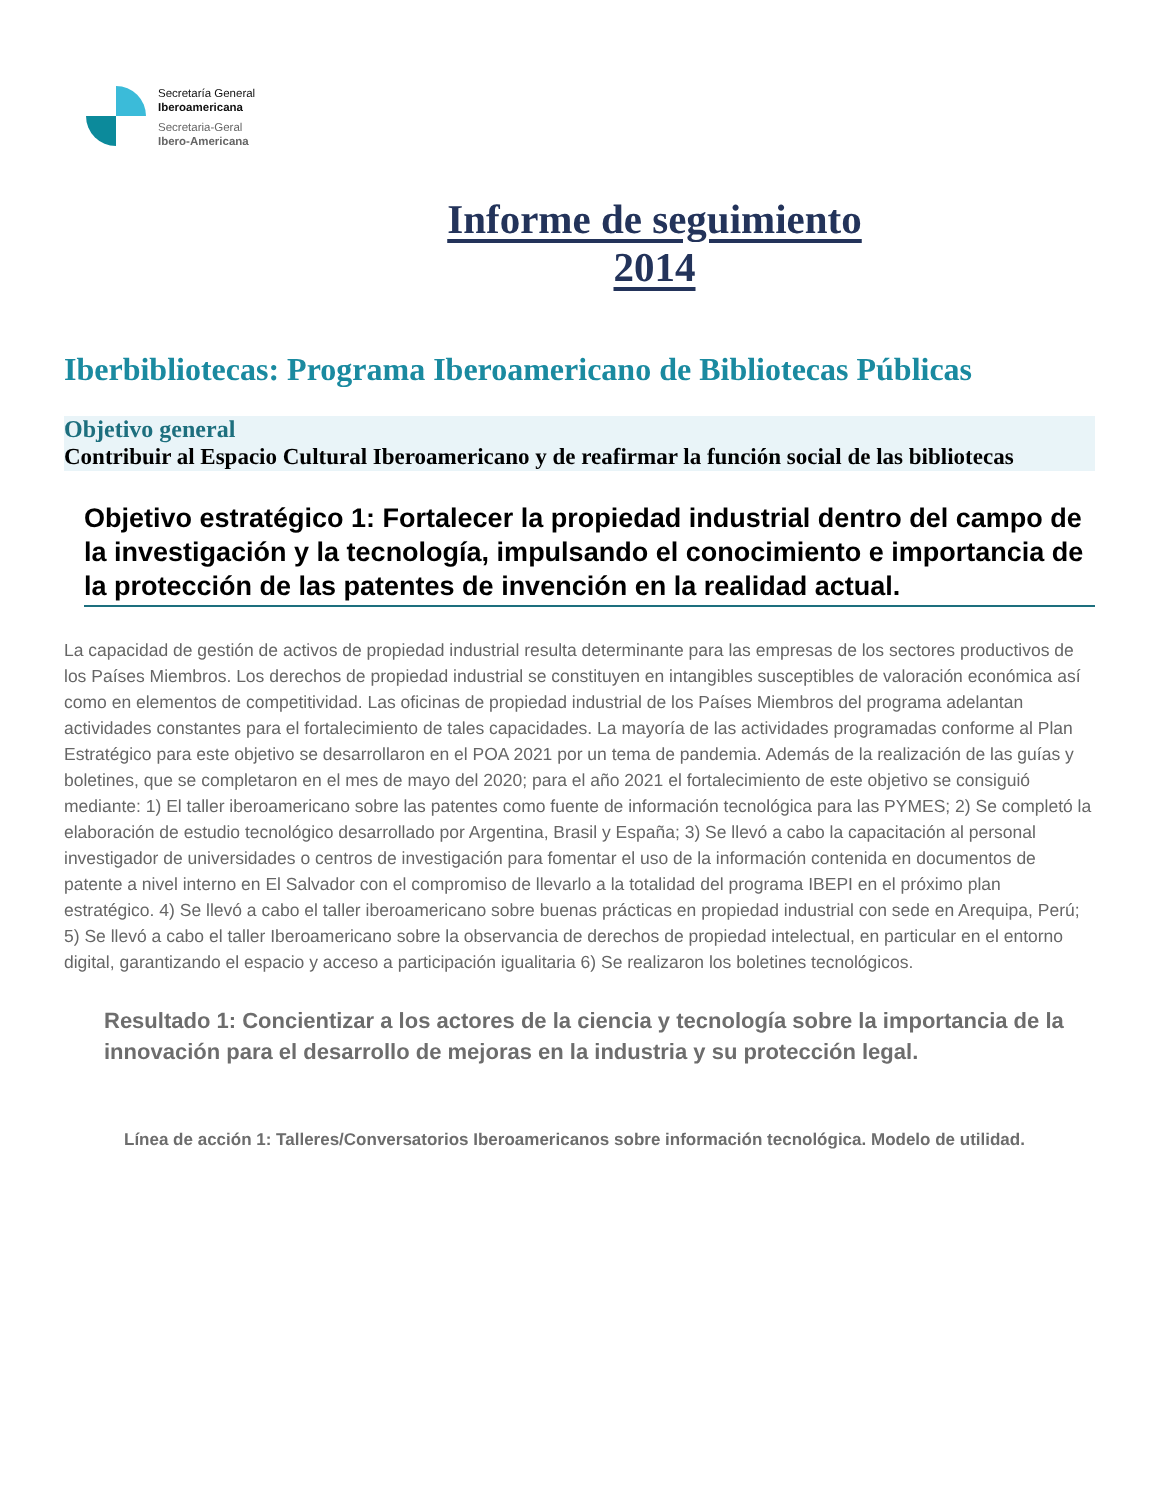Secretaría General
Iberoamericana
Secretaria-Geral
Ibero-Americana
Informe de seguimiento
2014
Iberbibliotecas: Programa Iberoamericano de Bibliotecas Públicas
Objetivo general
Contribuir al Espacio Cultural Iberoamericano y de reafirmar la función social de las bibliotecas
Objetivo estratégico 1: Fortalecer la propiedad industrial dentro del campo de la investigación y la tecnología, impulsando el conocimiento e importancia de la protección de las patentes de invención en la realidad actual.
La capacidad de gestión de activos de propiedad industrial resulta determinante para las empresas de los sectores productivos de los Países Miembros. Los derechos de propiedad industrial se constituyen en intangibles susceptibles de valoración económica así como en elementos de competitividad. Las oficinas de propiedad industrial de los Países Miembros del programa adelantan actividades constantes para el fortalecimiento de tales capacidades. La mayoría de las actividades programadas conforme al Plan Estratégico para este objetivo se desarrollaron en el POA 2021 por un tema de pandemia. Además de la realización de las guías y boletines, que se completaron en el mes de mayo del 2020; para el año 2021 el fortalecimiento de este objetivo se consiguió mediante: 1) El taller iberoamericano sobre las patentes como fuente de información tecnológica para las PYMES; 2) Se completó la elaboración de estudio tecnológico desarrollado por Argentina, Brasil y España; 3) Se llevó a cabo la capacitación al personal investigador de universidades o centros de investigación para fomentar el uso de la información contenida en documentos de patente a nivel interno en El Salvador con el compromiso de llevarlo a la totalidad del programa IBEPI en el próximo plan estratégico. 4) Se llevó a cabo el taller iberoamericano sobre buenas prácticas en propiedad industrial con sede en Arequipa, Perú; 5) Se llevó a cabo el taller Iberoamericano sobre la observancia de derechos de propiedad intelectual, en particular en el entorno digital, garantizando el espacio y acceso a participación igualitaria 6) Se realizaron los boletines tecnológicos.
Resultado 1: Concientizar a los actores de la ciencia y tecnología sobre la importancia de la innovación para el desarrollo de mejoras en la industria y su protección legal.
Línea de acción 1: Talleres/Conversatorios Iberoamericanos sobre información tecnológica. Modelo de utilidad.